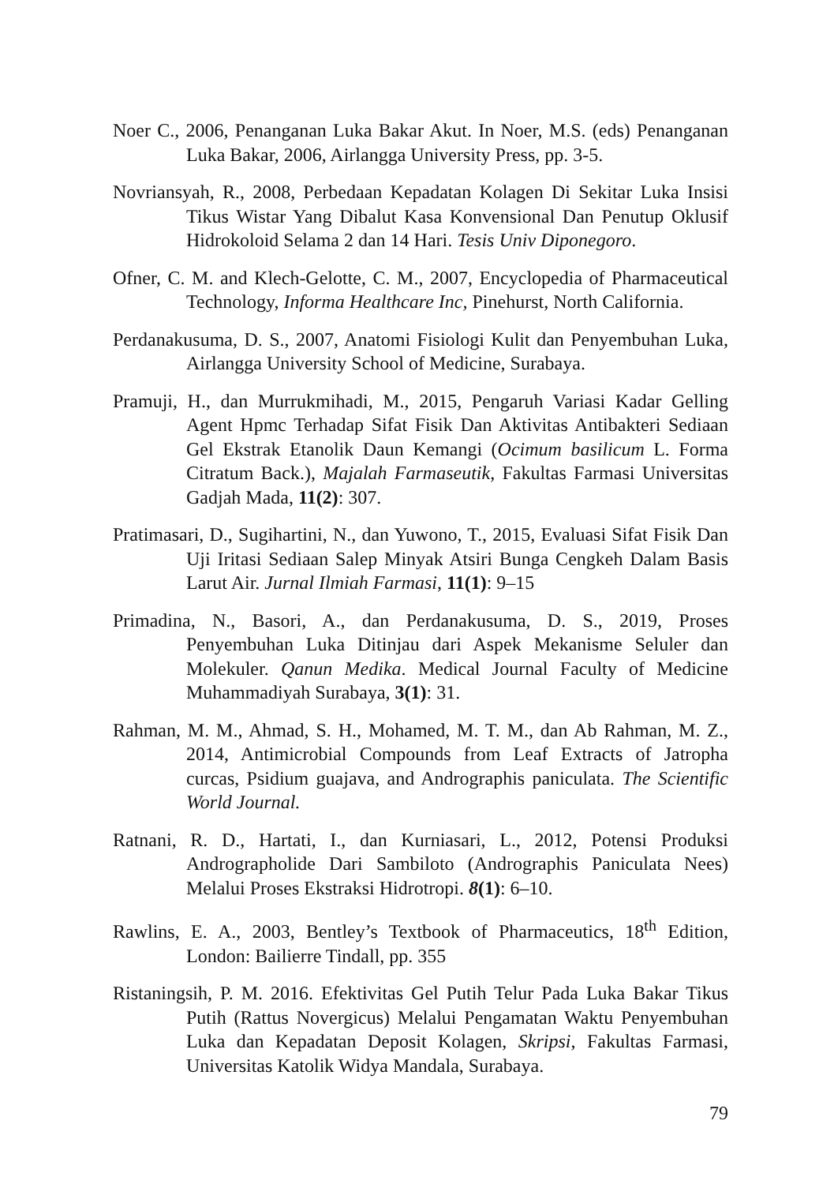Noer C., 2006, Penanganan Luka Bakar Akut. In Noer, M.S. (eds) Penanganan Luka Bakar, 2006, Airlangga University Press, pp. 3-5.
Novriansyah, R., 2008, Perbedaan Kepadatan Kolagen Di Sekitar Luka Insisi Tikus Wistar Yang Dibalut Kasa Konvensional Dan Penutup Oklusif Hidrokoloid Selama 2 dan 14 Hari. Tesis Univ Diponegoro.
Ofner, C. M. and Klech-Gelotte, C. M., 2007, Encyclopedia of Pharmaceutical Technology, Informa Healthcare Inc, Pinehurst, North California.
Perdanakusuma, D. S., 2007, Anatomi Fisiologi Kulit dan Penyembuhan Luka, Airlangga University School of Medicine, Surabaya.
Pramuji, H., dan Murrukmihadi, M., 2015, Pengaruh Variasi Kadar Gelling Agent Hpmc Terhadap Sifat Fisik Dan Aktivitas Antibakteri Sediaan Gel Ekstrak Etanolik Daun Kemangi (Ocimum basilicum L. Forma Citratum Back.), Majalah Farmaseutik, Fakultas Farmasi Universitas Gadjah Mada, 11(2): 307.
Pratimasari, D., Sugihartini, N., dan Yuwono, T., 2015, Evaluasi Sifat Fisik Dan Uji Iritasi Sediaan Salep Minyak Atsiri Bunga Cengkeh Dalam Basis Larut Air. Jurnal Ilmiah Farmasi, 11(1): 9–15
Primadina, N., Basori, A., dan Perdanakusuma, D. S., 2019, Proses Penyembuhan Luka Ditinjau dari Aspek Mekanisme Seluler dan Molekuler. Qanun Medika. Medical Journal Faculty of Medicine Muhammadiyah Surabaya, 3(1): 31.
Rahman, M. M., Ahmad, S. H., Mohamed, M. T. M., dan Ab Rahman, M. Z., 2014, Antimicrobial Compounds from Leaf Extracts of Jatropha curcas, Psidium guajava, and Andrographis paniculata. The Scientific World Journal.
Ratnani, R. D., Hartati, I., dan Kurniasari, L., 2012, Potensi Produksi Andrographolide Dari Sambiloto (Andrographis Paniculata Nees) Melalui Proses Ekstraksi Hidrotropi. 8(1): 6–10.
Rawlins, E. A., 2003, Bentley’s Textbook of Pharmaceutics, 18<sup>th</sup> Edition, London: Bailierre Tindall, pp. 355
Ristaningsih, P. M. 2016. Efektivitas Gel Putih Telur Pada Luka Bakar Tikus Putih (Rattus Novergicus) Melalui Pengamatan Waktu Penyembuhan Luka dan Kepadatan Deposit Kolagen, Skripsi, Fakultas Farmasi, Universitas Katolik Widya Mandala, Surabaya.
79